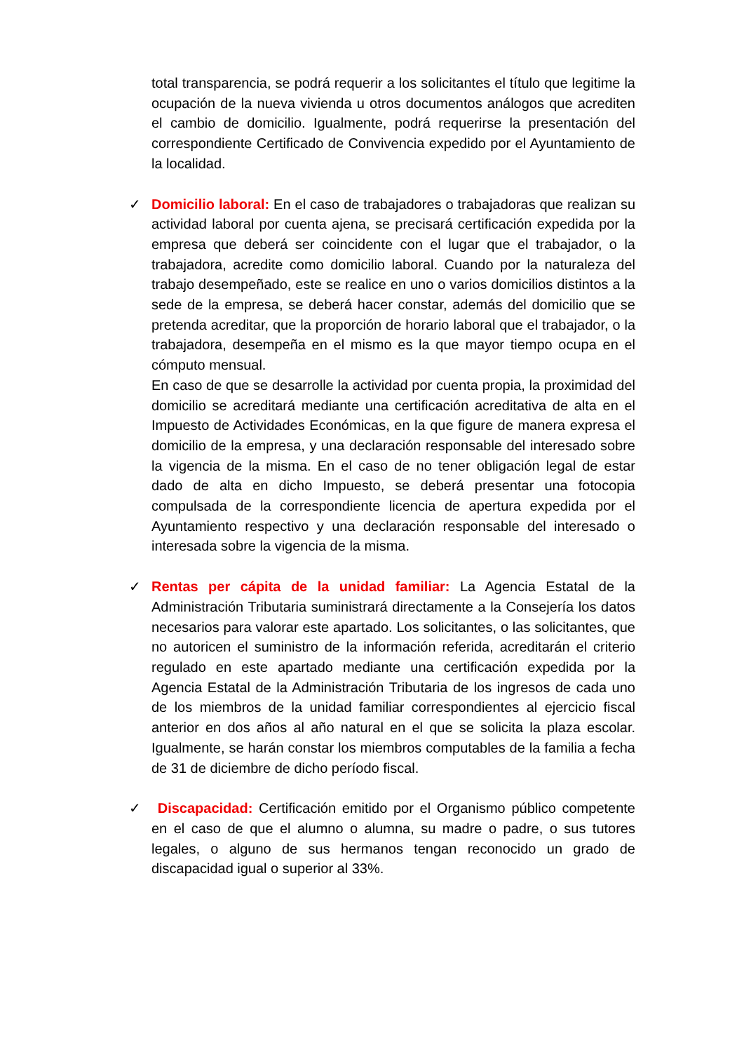total transparencia, se podrá requerir a los solicitantes el título que legitime la ocupación de la nueva vivienda u otros documentos análogos que acrediten el cambio de domicilio. Igualmente, podrá requerirse la presentación del correspondiente Certificado de Convivencia expedido por el Ayuntamiento de la localidad.
✓
Domicilio laboral: En el caso de trabajadores o trabajadoras que realizan su actividad laboral por cuenta ajena, se precisará certificación expedida por la empresa que deberá ser coincidente con el lugar que el trabajador, o la trabajadora, acredite como domicilio laboral. Cuando por la naturaleza del trabajo desempeñado, este se realice en uno o varios domicilios distintos a la sede de la empresa, se deberá hacer constar, además del domicilio que se pretenda acreditar, que la proporción de horario laboral que el trabajador, o la trabajadora, desempeña en el mismo es la que mayor tiempo ocupa en el cómputo mensual.
En caso de que se desarrolle la actividad por cuenta propia, la proximidad del domicilio se acreditará mediante una certificación acreditativa de alta en el Impuesto de Actividades Económicas, en la que figure de manera expresa el domicilio de la empresa, y una declaración responsable del interesado sobre la vigencia de la misma. En el caso de no tener obligación legal de estar dado de alta en dicho Impuesto, se deberá presentar una fotocopia compulsada de la correspondiente licencia de apertura expedida por el Ayuntamiento respectivo y una declaración responsable del interesado o interesada sobre la vigencia de la misma.
✓
Rentas per cápita de la unidad familiar: La Agencia Estatal de la Administración Tributaria suministrará directamente a la Consejería los datos necesarios para valorar este apartado. Los solicitantes, o las solicitantes, que no autoricen el suministro de la información referida, acreditarán el criterio regulado en este apartado mediante una certificación expedida por la Agencia Estatal de la Administración Tributaria de los ingresos de cada uno de los miembros de la unidad familiar correspondientes al ejercicio fiscal anterior en dos años al año natural en el que se solicita la plaza escolar. Igualmente, se harán constar los miembros computables de la familia a fecha de 31 de diciembre de dicho período fiscal.
✓
Discapacidad: Certificación emitido por el Organismo público competente en el caso de que el alumno o alumna, su madre o padre, o sus tutores legales, o alguno de sus hermanos tengan reconocido un grado de discapacidad igual o superior al 33%.